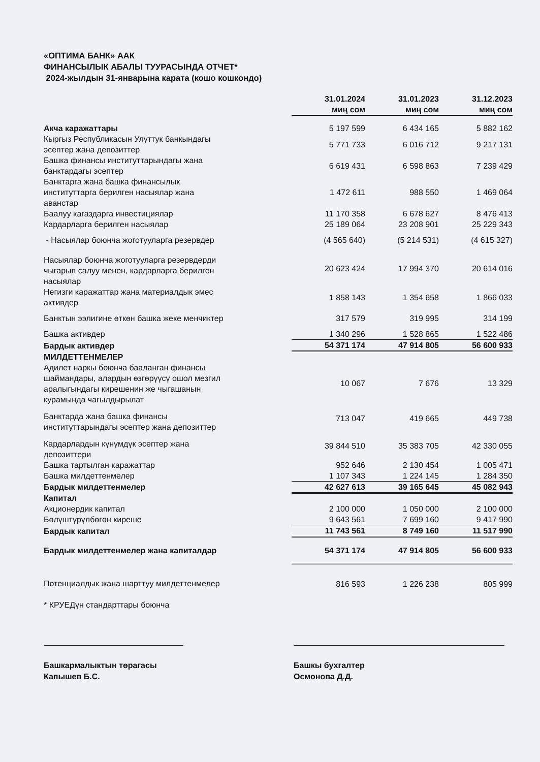«ОПТИМА БАНК» ААК
ФИНАНСЫЛЫК АБАЛЫ ТУУРАСЫНДА ОТЧЕТ*
2024-жылдын 31-январына карата (кошо кошкондо)
| | 31.01.2024 миң сом | 31.01.2023 миң сом | 31.12.2023 миң сом |
| --- | --- | --- | --- |
| Акча каражаттары | 5 197 599 | 6 434 165 | 5 882 162 |
| Кыргыз Республикасын Улуттук банкындагы эсептер жана депозиттер | 5 771 733 | 6 016 712 | 9 217 131 |
| Башка финансы институттарындагы жана банктардагы эсептер | 6 619 431 | 6 598 863 | 7 239 429 |
| Банктарга жана башка финансылык институттарга берилген насыялар жана аванстар | 1 472 611 | 988 550 | 1 469 064 |
| Баалуу кагаздарга инвестициялар | 11 170 358 | 6 678 627 | 8 476 413 |
| Кардарларга берилген насыялар | 25 189 064 | 23 208 901 | 25 229 343 |
| - Насыялар боюнча жоготууларга резервдер | (4 565 640) | (5 214 531) | (4 615 327) |
| Насыялар боюнча жоготууларга резервдерди чыгарып салуу менен, кардарларга берилген насыялар | 20 623 424 | 17 994 370 | 20 614 016 |
| Негизги каражаттар жана материалдык эмес активдер | 1 858 143 | 1 354 658 | 1 866 033 |
| Банктын ээлигине өткөн башка жеке менчиктер | 317 579 | 319 995 | 314 199 |
| Башка активдер | 1 340 296 | 1 528 865 | 1 522 486 |
| Бардык активдер | 54 371 174 | 47 914 805 | 56 600 933 |
| МИЛДЕТТЕНМЕЛЕР | | | |
| Адилет наркы боюнча бааланган финансы шаймандары, алардын өзгөрүүсү ошол мезгил аралыгындагы кирешенин же чыгашанын курамында чагылдырылат | 10 067 | 7 676 | 13 329 |
| Банктарда жана башка финансы институттарындагы эсептер жана депозиттер | 713 047 | 419 665 | 449 738 |
| Кардарлардын күнүмдүк эсептер жана депозиттери | 39 844 510 | 35 383 705 | 42 330 055 |
| Башка тартылган каражаттар | 952 646 | 2 130 454 | 1 005 471 |
| Башка милдеттенмелер | 1 107 343 | 1 224 145 | 1 284 350 |
| Бардык милдеттенмелер | 42 627 613 | 39 165 645 | 45 082 943 |
| Капитал | | | |
| Акционердик капитал | 2 100 000 | 1 050 000 | 2 100 000 |
| Бөлүштүрүлбөгөн киреше | 9 643 561 | 7 699 160 | 9 417 990 |
| Бардык капитал | 11 743 561 | 8 749 160 | 11 517 990 |
| Бардык милдеттенмелер жана капиталдар | 54 371 174 | 47 914 805 | 56 600 933 |
| Потенциалдык жана шарттуу милдеттенмелер | 816 593 | 1 226 238 | 805 999 |
* КРУЕДүн стандарттары боюнча
Башкармалыктын төрагасы
Капышев Б.С.
Башкы бухгалтер
Осмонова Д.Д.